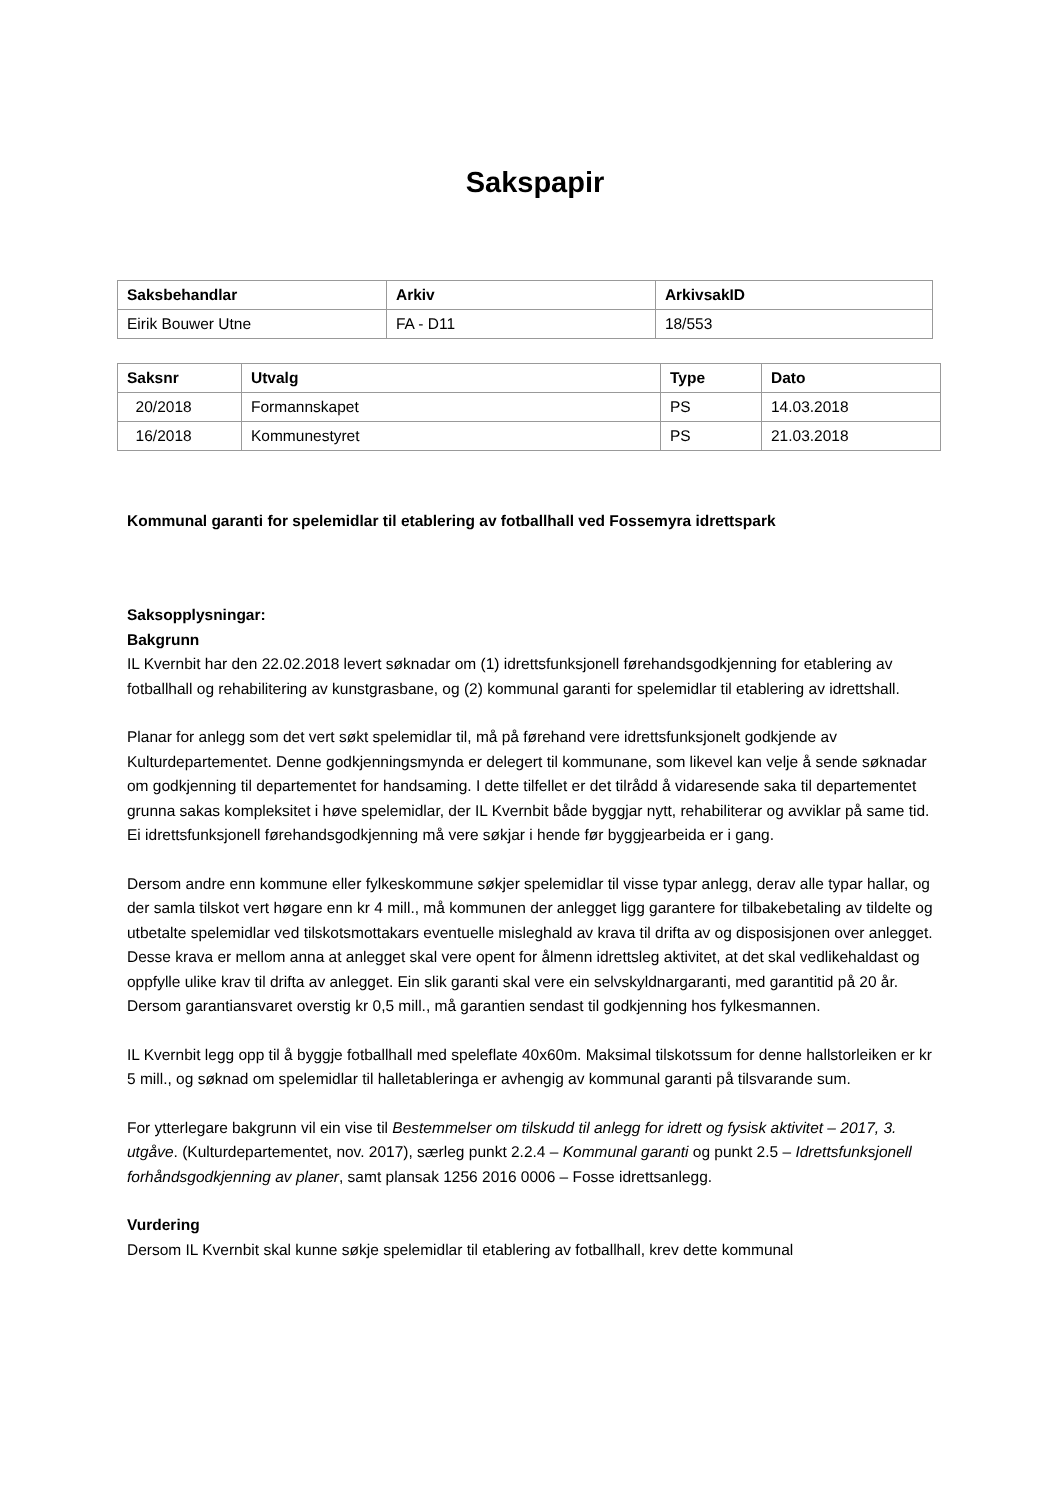Sakspapir
| Saksbehandlar | Arkiv | ArkivsakID |
| --- | --- | --- |
| Eirik Bouwer Utne | FA - D11 | 18/553 |
| Saksnr | Utvalg | Type | Dato |
| --- | --- | --- | --- |
| 20/2018 | Formannskapet | PS | 14.03.2018 |
| 16/2018 | Kommunestyret | PS | 21.03.2018 |
Kommunal garanti for spelemidlar til etablering av fotballhall ved Fossemyra idrettspark
Saksopplysningar:
Bakgrunn
IL Kvernbit har den 22.02.2018 levert søknadar om (1) idrettsfunksjonell førehandsgodkjenning for etablering av fotballhall og rehabilitering av kunstgrasbane, og (2) kommunal garanti for spelemidlar til etablering av idrettshall.
Planar for anlegg som det vert søkt spelemidlar til, må på førehand vere idrettsfunksjonelt godkjende av Kulturdepartementet. Denne godkjenningsmynda er delegert til kommunane, som likevel kan velje å sende søknadar om godkjenning til departementet for handsaming. I dette tilfellet er det tilrådd å vidaresende saka til departementet grunna sakas kompleksitet i høve spelemidlar, der IL Kvernbit både byggjar nytt, rehabiliterar og avviklar på same tid. Ei idrettsfunksjonell førehandsgodkjenning må vere søkjar i hende før byggjearbeida er i gang.
Dersom andre enn kommune eller fylkeskommune søkjer spelemidlar til visse typar anlegg, derav alle typar hallar, og der samla tilskot vert høgare enn kr 4 mill., må kommunen der anlegget ligg garantere for tilbakebetaling av tildelte og utbetalte spelemidlar ved tilskotsmottakars eventuelle misleghald av krava til drifta av og disposisjonen over anlegget. Desse krava er mellom anna at anlegget skal vere opent for ålmenn idrettsleg aktivitet, at det skal vedlikehaldast og oppfylle ulike krav til drifta av anlegget. Ein slik garanti skal vere ein selvskyldnargaranti, med garantitid på 20 år. Dersom garantiansvaret overstig kr 0,5 mill., må garantien sendast til godkjenning hos fylkesmannen.
IL Kvernbit legg opp til å byggje fotballhall med speleflate 40x60m. Maksimal tilskotssum for denne hallstorleiken er kr 5 mill., og søknad om spelemidlar til halletableringa er avhengig av kommunal garanti på tilsvarande sum.
For ytterlegare bakgrunn vil ein vise til Bestemmelser om tilskudd til anlegg for idrett og fysisk aktivitet – 2017, 3. utgåve. (Kulturdepartementet, nov. 2017), særleg punkt 2.2.4 – Kommunal garanti og punkt 2.5 – Idrettsfunksjonell forhåndsgodkjenning av planer, samt plansak 1256 2016 0006 – Fosse idrettsanlegg.
Vurdering
Dersom IL Kvernbit skal kunne søkje spelemidlar til etablering av fotballhall, krev dette kommunal